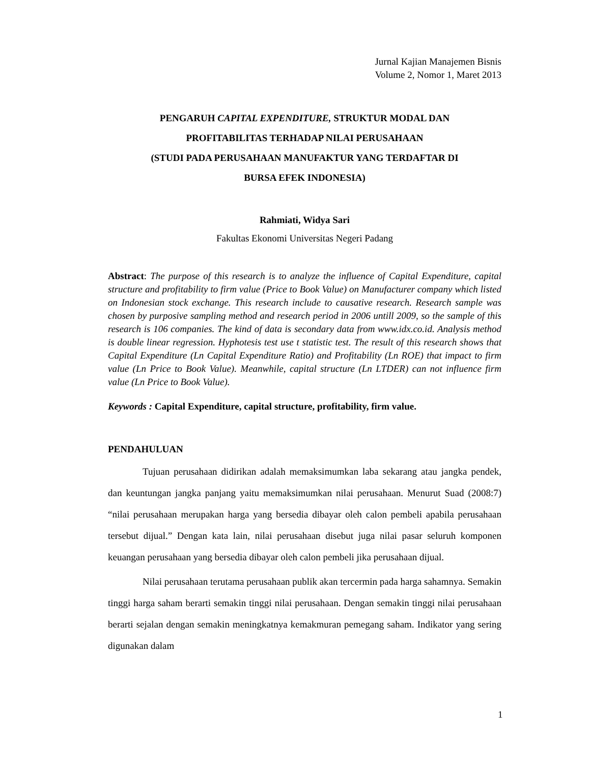Jurnal Kajian Manajemen Bisnis
Volume 2, Nomor 1, Maret 2013
PENGARUH CAPITAL EXPENDITURE, STRUKTUR MODAL DAN
PROFITABILITAS TERHADAP NILAI PERUSAHAAN
(STUDI PADA PERUSAHAAN MANUFAKTUR YANG TERDAFTAR DI
BURSA EFEK INDONESIA)
Rahmiati, Widya Sari
Fakultas Ekonomi Universitas Negeri Padang
Abstract: The purpose of this research is to analyze the influence of Capital Expenditure, capital structure and profitability to firm value (Price to Book Value) on Manufacturer company which listed on Indonesian stock exchange. This research include to causative research. Research sample was chosen by purposive sampling method and research period in 2006 untill 2009, so the sample of this research is 106 companies. The kind of data is secondary data from www.idx.co.id. Analysis method is double linear regression. Hyphotesis test use t statistic test. The result of this research shows that Capital Expenditure (Ln Capital Expenditure Ratio) and Profitability (Ln ROE) that impact to firm value (Ln Price to Book Value). Meanwhile, capital structure (Ln LTDER) can not influence firm value (Ln Price to Book Value).
Keywords : Capital Expenditure, capital structure, profitability, firm value.
PENDAHULUAN
Tujuan perusahaan didirikan adalah memaksimumkan laba sekarang atau jangka pendek, dan keuntungan jangka panjang yaitu memaksimumkan nilai perusahaan. Menurut Suad (2008:7) “nilai perusahaan merupakan harga yang bersedia dibayar oleh calon pembeli apabila perusahaan tersebut dijual.” Dengan kata lain, nilai perusahaan disebut juga nilai pasar seluruh komponen keuangan perusahaan yang bersedia dibayar oleh calon pembeli jika perusahaan dijual.
Nilai perusahaan terutama perusahaan publik akan tercermin pada harga sahamnya. Semakin tinggi harga saham berarti semakin tinggi nilai perusahaan. Dengan semakin tinggi nilai perusahaan berarti sejalan dengan semakin meningkatnya kemakmuran pemegang saham. Indikator yang sering digunakan dalam
1